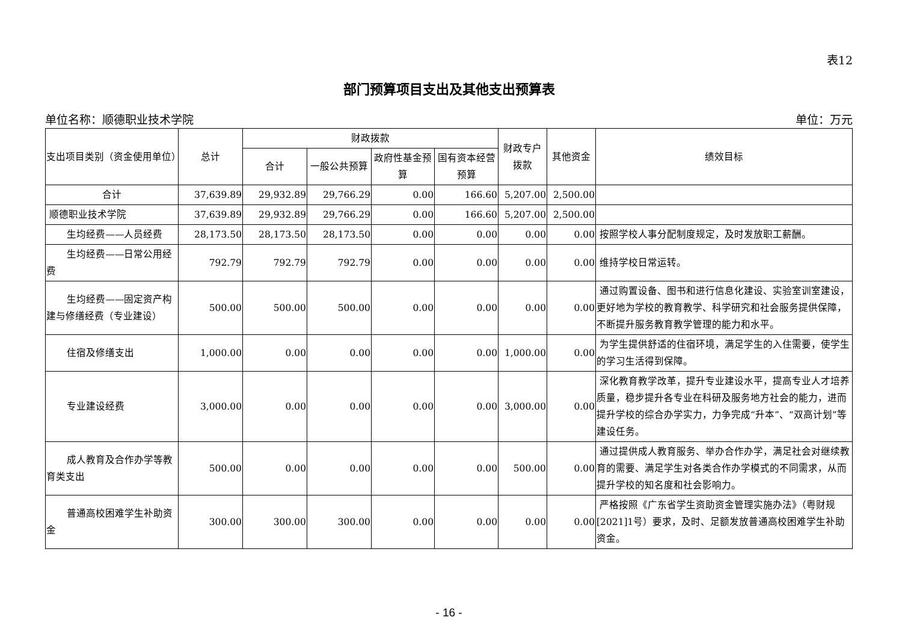表12
部门预算项目支出及其他支出预算表
单位名称：顺德职业技术学院 单位：万元
| 支出项目类别（资金使用单位） | 总计 | 财政拨款 | | | | 财政专户拨款 | 其他资金 | 绩效目标 |
| --- | --- | --- | --- | --- | --- | --- | --- | --- |
| | | 合计 | 一般公共预算 | 政府性基金预算 | 国有资本经营预算 | | | |
| 合计 | 37,639.89 | 29,932.89 | 29,766.29 | 0.00 | 166.60 | 5,207.00 | 2,500.00 | |
| 顺德职业技术学院 | 37,639.89 | 29,932.89 | 29,766.29 | 0.00 | 166.60 | 5,207.00 | 2,500.00 | |
| 生均经费——人员经费 | 28,173.50 | 28,173.50 | 28,173.50 | 0.00 | 0.00 | 0.00 | 0.00 | 按照学校人事分配制度规定，及时发放职工薪酬。 |
| 生均经费——日常公用经费 | 792.79 | 792.79 | 792.79 | 0.00 | 0.00 | 0.00 | 0.00 | 维持学校日常运转。 |
| 生均经费——固定资产构建与修缮经费（专业建设） | 500.00 | 500.00 | 500.00 | 0.00 | 0.00 | 0.00 | 0.00 | 通过购置设备、图书和进行信息化建设、实验室训室建设，更好地为学校的教育教学、科学研究和社会服务提供保障，不断提升服务教育教学管理的能力和水平。 |
| 住宿及修缮支出 | 1,000.00 | 0.00 | 0.00 | 0.00 | 0.00 | 1,000.00 | 0.00 | 为学生提供舒适的住宿环境，满足学生的入住需要，使学生的学习生活得到保障。 |
| 专业建设经费 | 3,000.00 | 0.00 | 0.00 | 0.00 | 0.00 | 3,000.00 | 0.00 | 深化教育教学改革，提升专业建设水平，提高专业人才培养质量，稳步提升各专业在科研及服务地方社会的能力，进而提升学校的综合办学实力，力争完成“升本”、“双高计划”等建设任务。 |
| 成人教育及合作办学等教育类支出 | 500.00 | 0.00 | 0.00 | 0.00 | 0.00 | 500.00 | 0.00 | 通过提供成人教育服务、举办合作办学，满足社会对继续教育的需要、满足学生对各类合作办学模式的不同需求，从而提升学校的知名度和社会影响力。 |
| 普通高校困难学生补助资金 | 300.00 | 300.00 | 300.00 | 0.00 | 0.00 | 0.00 | 0.00 | 严格按照《广东省学生资助资金管理实施办法》（粤财规[2021]1号）要求，及时、足额发放普通高校困难学生补助资金。 |
- 16 -